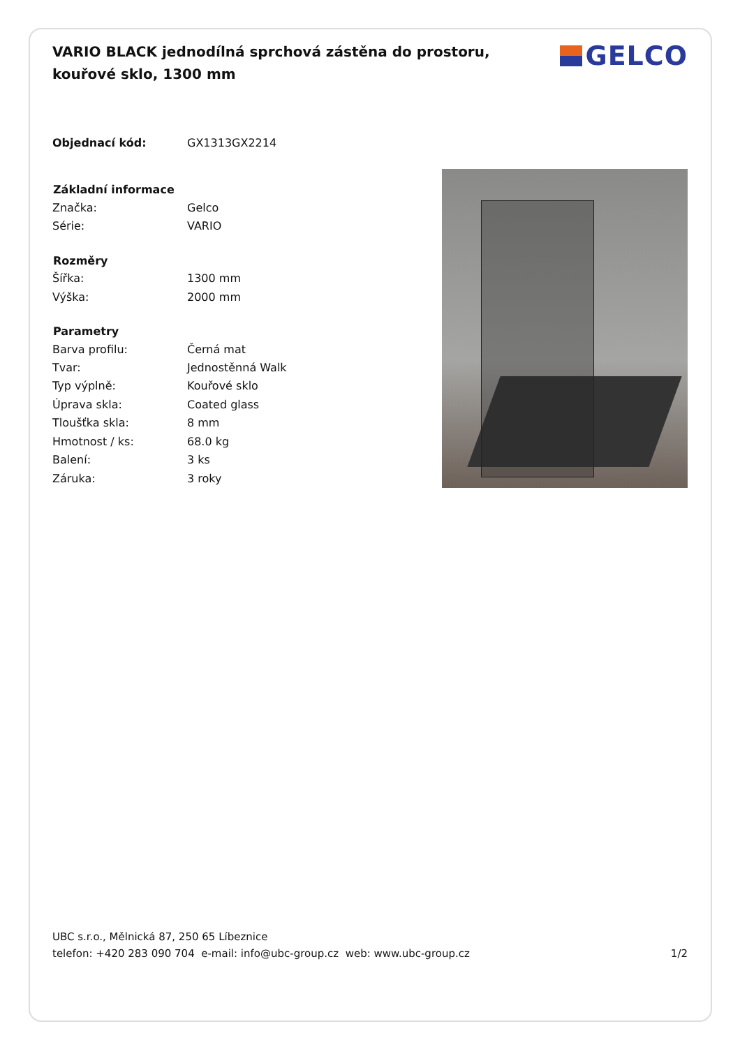VARIO BLACK jednodílná sprchová zástěna do prostoru, kouřové sklo, 1300 mm
GELCO
| Objednací kód: | GX1313GX2214 |
| Základní informace | |
| Značka: | Gelco |
| Série: | VARIO |
| Rozměry | |
| Šířka: | 1300 mm |
| Výška: | 2000 mm |
| Parametry | |
| Barva profilu: | Černá mat |
| Tvar: | Jednostěnná Walk |
| Typ výplně: | Kouřové sklo |
| Úprava skla: | Coated glass |
| Tloušťka skla: | 8 mm |
| Hmotnost / ks: | 68.0 kg |
| Balení: | 3 ks |
| Záruka: | 3 roky |
UBC s.r.o., Mělnická 87, 250 65 Líbeznice
telefon: +420 283 090 704 e-mail: info@ubc-group.cz web: www.ubc-group.cz 1/2